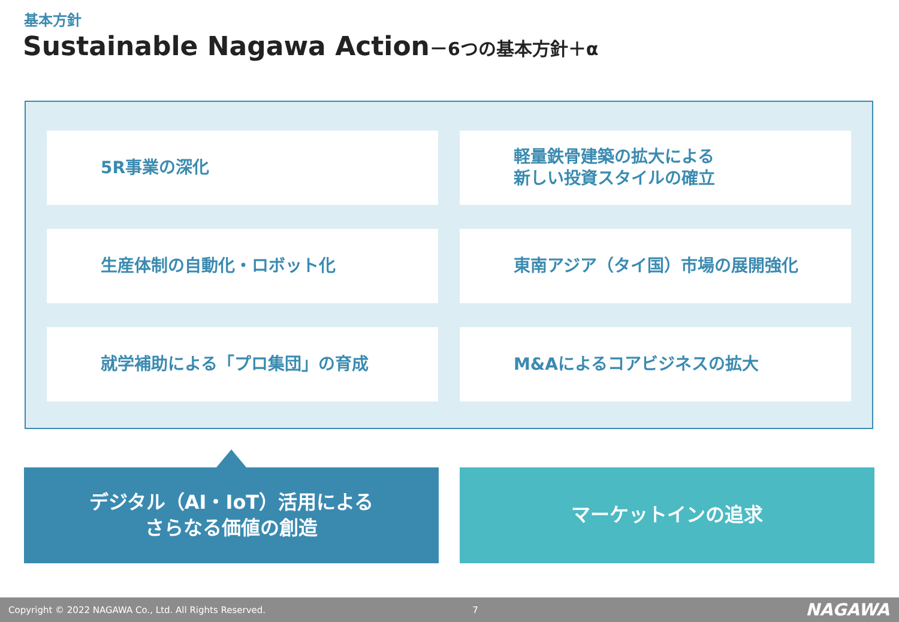基本方針
Sustainable Nagawa Action－6つの基本方針＋α
5R事業の深化
軽量鉄骨建築の拡大による
新しい投資スタイルの確立
生産体制の自動化・ロボット化
東南アジア（タイ国）市場の展開強化
就学補助による「プロ集団」の育成
M&Aによるコアビジネスの拡大
デジタル（AI・IoT）活用による
さらなる価値の創造
マーケットインの追求
Copyright © 2022 NAGAWA Co., Ltd. All Rights Reserved. 7 NAGAWA